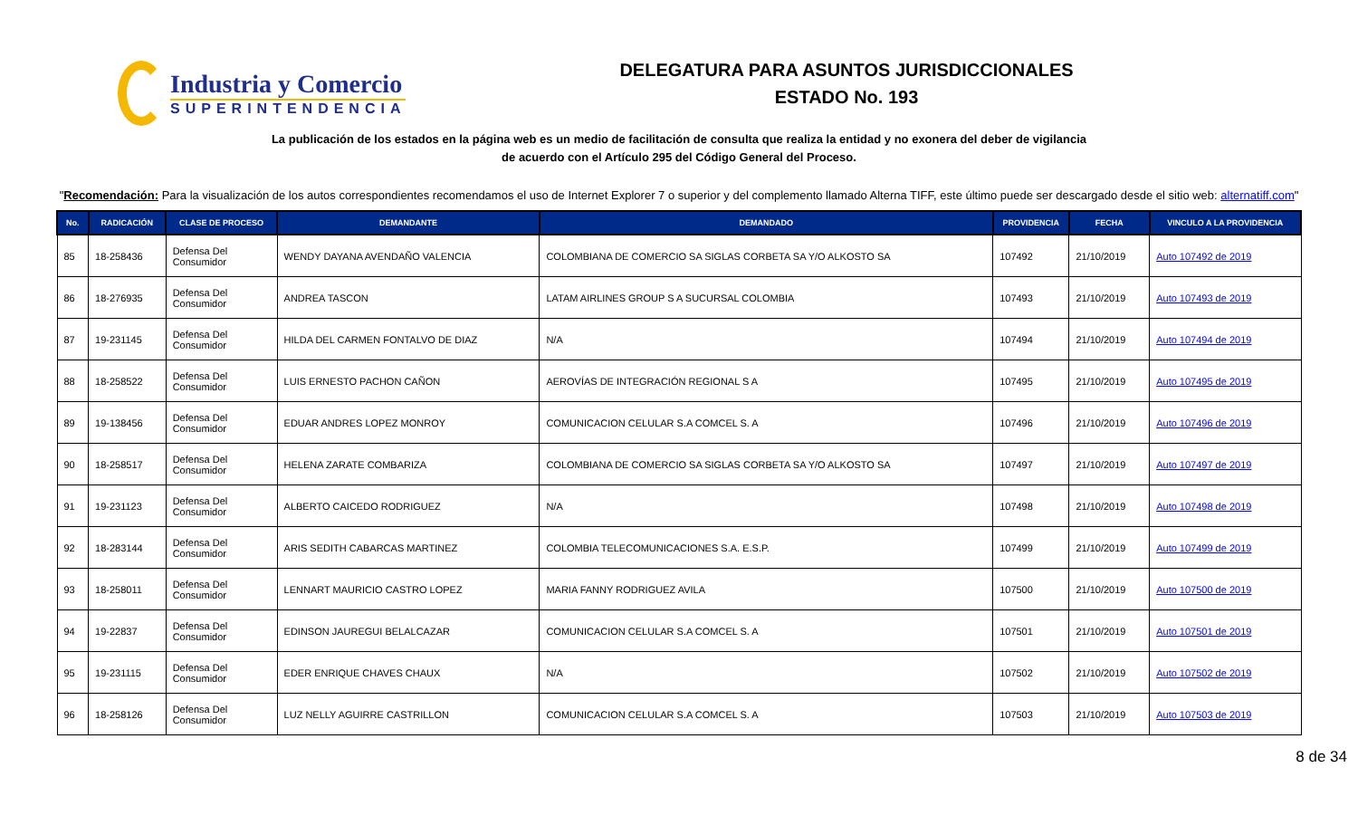Industria y Comercio
SUPERINTENDENCIA
DELEGATURA PARA ASUNTOS JURISDICCIONALES
ESTADO No. 193
La publicación de los estados en la página web es un medio de facilitación de consulta que realiza la entidad y no exonera del deber de vigilancia
de acuerdo con el Artículo 295 del Código General del Proceso.
"Recomendación: Para la visualización de los autos correspondientes recomendamos el uso de Internet Explorer 7 o superior y del complemento llamado Alterna TIFF, este último puede ser descargado desde el sitio web: alternatiff.com"
| No. | RADICACIÓN | CLASE DE PROCESO | DEMANDANTE | DEMANDADO | PROVIDENCIA | FECHA | VINCULO A LA PROVIDENCIA |
| --- | --- | --- | --- | --- | --- | --- | --- |
| 85 | 18-258436 | Defensa Del Consumidor | WENDY DAYANA AVENDAÑO VALENCIA | COLOMBIANA DE COMERCIO SA SIGLAS CORBETA SA Y/O ALKOSTO SA | 107492 | 21/10/2019 | Auto 107492 de 2019 |
| 86 | 18-276935 | Defensa Del Consumidor | ANDREA TASCON | LATAM AIRLINES GROUP S A SUCURSAL COLOMBIA | 107493 | 21/10/2019 | Auto 107493 de 2019 |
| 87 | 19-231145 | Defensa Del Consumidor | HILDA DEL CARMEN FONTALVO DE DIAZ | N/A | 107494 | 21/10/2019 | Auto 107494 de 2019 |
| 88 | 18-258522 | Defensa Del Consumidor | LUIS ERNESTO PACHON CAÑON | AEROVÍAS DE INTEGRACIÓN REGIONAL S A | 107495 | 21/10/2019 | Auto 107495 de 2019 |
| 89 | 19-138456 | Defensa Del Consumidor | EDUAR ANDRES LOPEZ MONROY | COMUNICACION CELULAR S.A COMCEL S. A | 107496 | 21/10/2019 | Auto 107496 de 2019 |
| 90 | 18-258517 | Defensa Del Consumidor | HELENA ZARATE COMBARIZA | COLOMBIANA DE COMERCIO SA SIGLAS CORBETA SA Y/O ALKOSTO SA | 107497 | 21/10/2019 | Auto 107497 de 2019 |
| 91 | 19-231123 | Defensa Del Consumidor | ALBERTO CAICEDO RODRIGUEZ | N/A | 107498 | 21/10/2019 | Auto 107498 de 2019 |
| 92 | 18-283144 | Defensa Del Consumidor | ARIS SEDITH CABARCAS MARTINEZ | COLOMBIA TELECOMUNICACIONES S.A. E.S.P. | 107499 | 21/10/2019 | Auto 107499 de 2019 |
| 93 | 18-258011 | Defensa Del Consumidor | LENNART MAURICIO CASTRO LOPEZ | MARIA FANNY RODRIGUEZ AVILA | 107500 | 21/10/2019 | Auto 107500 de 2019 |
| 94 | 19-22837 | Defensa Del Consumidor | EDINSON JAUREGUI BELALCAZAR | COMUNICACION CELULAR S.A COMCEL S. A | 107501 | 21/10/2019 | Auto 107501 de 2019 |
| 95 | 19-231115 | Defensa Del Consumidor | EDER ENRIQUE CHAVES CHAUX | N/A | 107502 | 21/10/2019 | Auto 107502 de 2019 |
| 96 | 18-258126 | Defensa Del Consumidor | LUZ NELLY AGUIRRE CASTRILLON | COMUNICACION CELULAR S.A COMCEL S. A | 107503 | 21/10/2019 | Auto 107503 de 2019 |
8 de 34